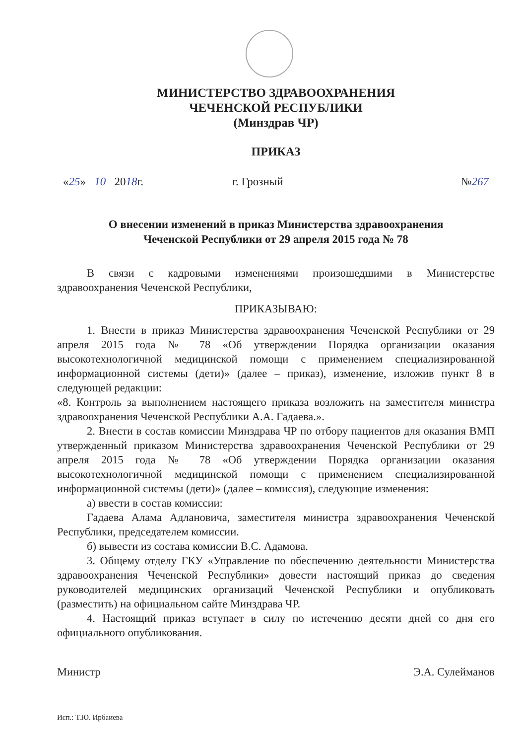МИНИСТЕРСТВО ЗДРАВООХРАНЕНИЯ
ЧЕЧЕНСКОЙ РЕСПУБЛИКИ
(Минздрав ЧР)
ПРИКАЗ
«25» 10 2018г. г. Грозный №267
О внесении изменений в приказ Министерства здравоохранения
Чеченской Республики от 29 апреля 2015 года № 78
В связи с кадровыми изменениями произошедшими в Министерстве здравоохранения Чеченской Республики,
ПРИКАЗЫВАЮ:
1. Внести в приказ Министерства здравоохранения Чеченской Республики от 29 апреля 2015 года № 78 «Об утверждении Порядка организации оказания высокотехнологичной медицинской помощи с применением специализированной информационной системы (дети)» (далее – приказ), изменение, изложив пункт 8 в следующей редакции:
«8. Контроль за выполнением настоящего приказа возложить на заместителя министра здравоохранения Чеченской Республики А.А. Гадаева.».
2. Внести в состав комиссии Минздрава ЧР по отбору пациентов для оказания ВМП утвержденный приказом Министерства здравоохранения Чеченской Республики от 29 апреля 2015 года № 78 «Об утверждении Порядка организации оказания высокотехнологичной медицинской помощи с применением специализированной информационной системы (дети)» (далее – комиссия), следующие изменения:
а) ввести в состав комиссии:
Гадаева Алама Адлановича, заместителя министра здравоохранения Чеченской Республики, председателем комиссии.
б) вывести из состава комиссии В.С. Адамова.
3. Общему отделу ГКУ «Управление по обеспечению деятельности Министерства здравоохранения Чеченской Республики» довести настоящий приказ до сведения руководителей медицинских организаций Чеченской Республики и опубликовать (разместить) на официальном сайте Минздрава ЧР.
4. Настоящий приказ вступает в силу по истечению десяти дней со дня его официального опубликования.
Министр Э.А. Сулейманов
Исп.: Т.Ю. Ирбаиева